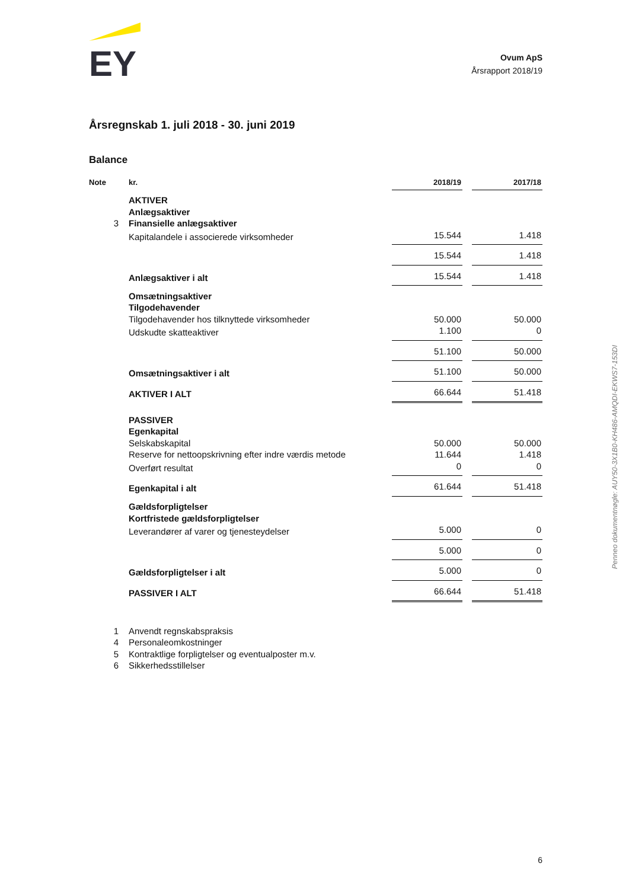EY
Ovum ApS
Årsrapport 2018/19
Årsregnskab 1. juli 2018 - 30. juni 2019
Balance
| Note | kr. | 2018/19 | | 2017/18 |
| --- | --- | --- | --- | --- |
| | AKTIVER | | | |
| | Anlægsaktiver | | | |
| 3 | Finansielle anlægsaktiver | | | |
| | Kapitalandele i associerede virksomheder | 15.544 | | 1.418 |
| | | 15.544 | | 1.418 |
| | Anlægsaktiver i alt | 15.544 | | 1.418 |
| | Omsætningsaktiver | | | |
| | Tilgodehavender | | | |
| | Tilgodehavender hos tilknyttede virksomheder | 50.000 | | 50.000 |
| | Udskudte skatteaktiver | 1.100 | | 0 |
| | | 51.100 | | 50.000 |
| | Omsætningsaktiver i alt | 51.100 | | 50.000 |
| | AKTIVER I ALT | 66.644 | | 51.418 |
| | PASSIVER | | | |
| | Egenkapital | | | |
| | Selskabskapital | 50.000 | | 50.000 |
| | Reserve for nettoopskrivning efter indre værdis metode | 11.644 | | 1.418 |
| | Overført resultat | 0 | | 0 |
| | Egenkapital i alt | 61.644 | | 51.418 |
| | Gældsforpligtelser | | | |
| | Kortfristede gældsforpligtelser | | | |
| | Leverandører af varer og tjenesteydelser | 5.000 | | 0 |
| | | 5.000 | | 0 |
| | Gældsforpligtelser i alt | 5.000 | | 0 |
| | PASSIVER I ALT | 66.644 | | 51.418 |
| 1 | Anvendt regnskabspraksis | | | |
| 4 | Personaleomkostninger | | | |
| 5 | Kontraktlige forpligtelser og eventualposter m.v. | | | |
| 6 | Sikkerhedsstillelser | | | |
Penneo dokumentnøgle: AUY50-3X1B0-KH486-AMQDI-EKWS7-153DI
6